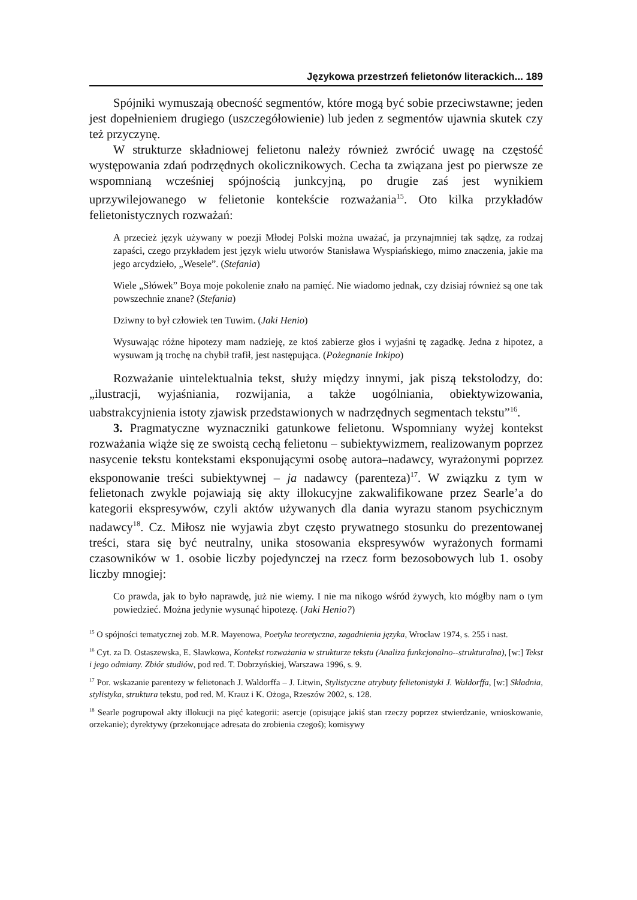Językowa przestrzeń felietonów literackich... 189
Spójniki wymuszają obecność segmentów, które mogą być sobie przeciwstawne; jeden jest dopełnieniem drugiego (uszczegółowienie) lub jeden z segmentów ujawnia skutek czy też przyczynę.
W strukturze składniowej felietonu należy również zwrócić uwagę na częstość występowania zdań podrzędnych okolicznikowych. Cecha ta związana jest po pierwsze ze wspomnianą wcześniej spójnością junkcyjną, po drugie zaś jest wynikiem uprzywilejowanego w felietonie kontekście rozważania<sup>15</sup>. Oto kilka przykładów felietonistycznych rozważań:
A przecież język używany w poezji Młodej Polski można uważać, ja przynajmniej tak sądzę, za rodzaj zapaści, czego przykładem jest język wielu utworów Stanisława Wyspiańskiego, mimo znaczenia, jakie ma jego arcydzieło, „Wesele”. (Stefania)
Wiele „Słówek” Boya moje pokolenie znało na pamięć. Nie wiadomo jednak, czy dzisiaj również są one tak powszechnie znane? (Stefania)
Dziwny to był człowiek ten Tuwim. (Jaki Henio)
Wysuwając różne hipotezy mam nadzieję, ze ktoś zabierze głos i wyjaśni tę zagadkę. Jedna z hipotez, a wysuwam ją trochę na chybił trafił, jest następująca. (Pożegnanie Inkipo)
Rozważanie uintelektualnia tekst, służy między innymi, jak piszą tekstolodzy, do: „ilustracji, wyjaśniania, rozwijania, a także uogólniania, obiektywizowania, uabstrakcyjnienia istoty zjawisk przedstawionych w nadrzędnych segmentach tekstu”<sup>16</sup>.
3. Pragmatyczne wyznaczniki gatunkowe felietonu. Wspomniany wyżej kontekst rozważania wiąże się ze swoistą cechą felietonu – subiektywizmem, realizowanym poprzez nasycenie tekstu kontekstami eksponującymi osobę autora–nadawcy, wyrażonymi poprzez eksponowanie treści subiektywnej – ja nadawcy (parenteza)<sup>17</sup>. W związku z tym w felietonach zwykle pojawiają się akty illokucyjne zakwalifikowane przez Searle’a do kategorii ekspresywów, czyli aktów używanych dla dania wyrazu stanom psychicznym nadawcy<sup>18</sup>. Cz. Miłosz nie wyjawia zbyt często prywatnego stosunku do prezentowanej treści, stara się być neutralny, unika stosowania ekspresywów wyrażonych formami czasowników w 1. osobie liczby pojedynczej na rzecz form bezosobowych lub 1. osoby liczby mnogiej:
Co prawda, jak to było naprawdę, już nie wiemy. I nie ma nikogo wśród żywych, kto mógłby nam o tym powiedzieć. Można jedynie wysunąć hipotezę. (Jaki Henio?)
<sup>15</sup> O spójności tematycznej zob. M.R. Mayenowa, Poetyka teoretyczna, zagadnienia języka, Wrocław 1974, s. 255 i nast.
<sup>16</sup> Cyt. za D. Ostaszewska, E. Sławkowa, Kontekst rozważania w strukturze tekstu (Analiza funkcjonalno--strukturalna), [w:] Tekst i jego odmiany. Zbiór studiów, pod red. T. Dobrzyńskiej, Warszawa 1996, s. 9.
<sup>17</sup> Por. wskazanie parentezy w felietonach J. Waldorffa – J. Litwin, Stylistyczne atrybuty felietonistyki J. Waldorffa, [w:] Składnia, stylistyka, struktura tekstu, pod red. M. Krauz i K. Ożoga, Rzeszów 2002, s. 128.
<sup>18</sup> Searle pogrupował akty illokucji na pięć kategorii: asercje (opisujące jakiś stan rzeczy poprzez stwierdzanie, wnioskowanie, orzekanie); dyrektywy (przekonujące adresata do zrobienia czegoś); komisywy